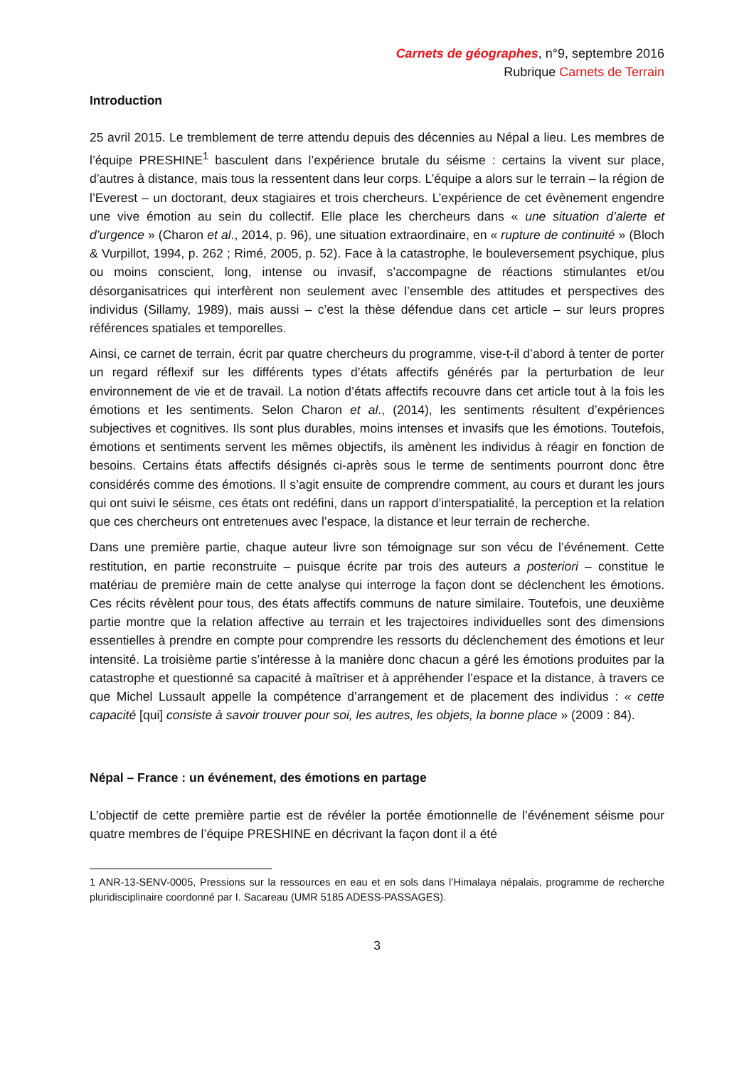Carnets de géographes, n°9, septembre 2016
Rubrique Carnets de Terrain
Introduction
25 avril 2015. Le tremblement de terre attendu depuis des décennies au Népal a lieu. Les membres de l’équipe PRESHINE<sup>1</sup> basculent dans l’expérience brutale du séisme : certains la vivent sur place, d’autres à distance, mais tous la ressentent dans leur corps. L’équipe a alors sur le terrain – la région de l’Everest – un doctorant, deux stagiaires et trois chercheurs. L’expérience de cet évènement engendre une vive émotion au sein du collectif. Elle place les chercheurs dans « une situation d’alerte et d’urgence » (Charon et al., 2014, p. 96), une situation extraordinaire, en « rupture de continuité » (Bloch & Vurpillot, 1994, p. 262 ; Rimé, 2005, p. 52). Face à la catastrophe, le bouleversement psychique, plus ou moins conscient, long, intense ou invasif, s’accompagne de réactions stimulantes et/ou désorganisatrices qui interfèrent non seulement avec l’ensemble des attitudes et perspectives des individus (Sillamy, 1989), mais aussi – c’est la thèse défendue dans cet article – sur leurs propres références spatiales et temporelles.
Ainsi, ce carnet de terrain, écrit par quatre chercheurs du programme, vise-t-il d’abord à tenter de porter un regard réflexif sur les différents types d’états affectifs générés par la perturbation de leur environnement de vie et de travail. La notion d’états affectifs recouvre dans cet article tout à la fois les émotions et les sentiments. Selon Charon et al., (2014), les sentiments résultent d’expériences subjectives et cognitives. Ils sont plus durables, moins intenses et invasifs que les émotions. Toutefois, émotions et sentiments servent les mêmes objectifs, ils amènent les individus à réagir en fonction de besoins. Certains états affectifs désignés ci-après sous le terme de sentiments pourront donc être considérés comme des émotions. Il s’agit ensuite de comprendre comment, au cours et durant les jours qui ont suivi le séisme, ces états ont redéfini, dans un rapport d’interspatialité, la perception et la relation que ces chercheurs ont entretenues avec l’espace, la distance et leur terrain de recherche.
Dans une première partie, chaque auteur livre son témoignage sur son vécu de l’événement. Cette restitution, en partie reconstruite – puisque écrite par trois des auteurs a posteriori – constitue le matériau de première main de cette analyse qui interroge la façon dont se déclenchent les émotions. Ces récits révèlent pour tous, des états affectifs communs de nature similaire. Toutefois, une deuxième partie montre que la relation affective au terrain et les trajectoires individuelles sont des dimensions essentielles à prendre en compte pour comprendre les ressorts du déclenchement des émotions et leur intensité. La troisième partie s’intéresse à la manière donc chacun a géré les émotions produites par la catastrophe et questionné sa capacité à maîtriser et à appréhender l’espace et la distance, à travers ce que Michel Lussault appelle la compétence d’arrangement et de placement des individus : « cette capacité [qui] consiste à savoir trouver pour soi, les autres, les objets, la bonne place » (2009 : 84).
Népal – France : un événement, des émotions en partage
L’objectif de cette première partie est de révéler la portée émotionnelle de l’événement séisme pour quatre membres de l’équipe PRESHINE en décrivant la façon dont il a été
1 ANR-13-SENV-0005, Pressions sur la ressources en eau et en sols dans l’Himalaya népalais, programme de recherche pluridisciplinaire coordonné par I. Sacareau (UMR 5185 ADESS-PASSAGES).
3